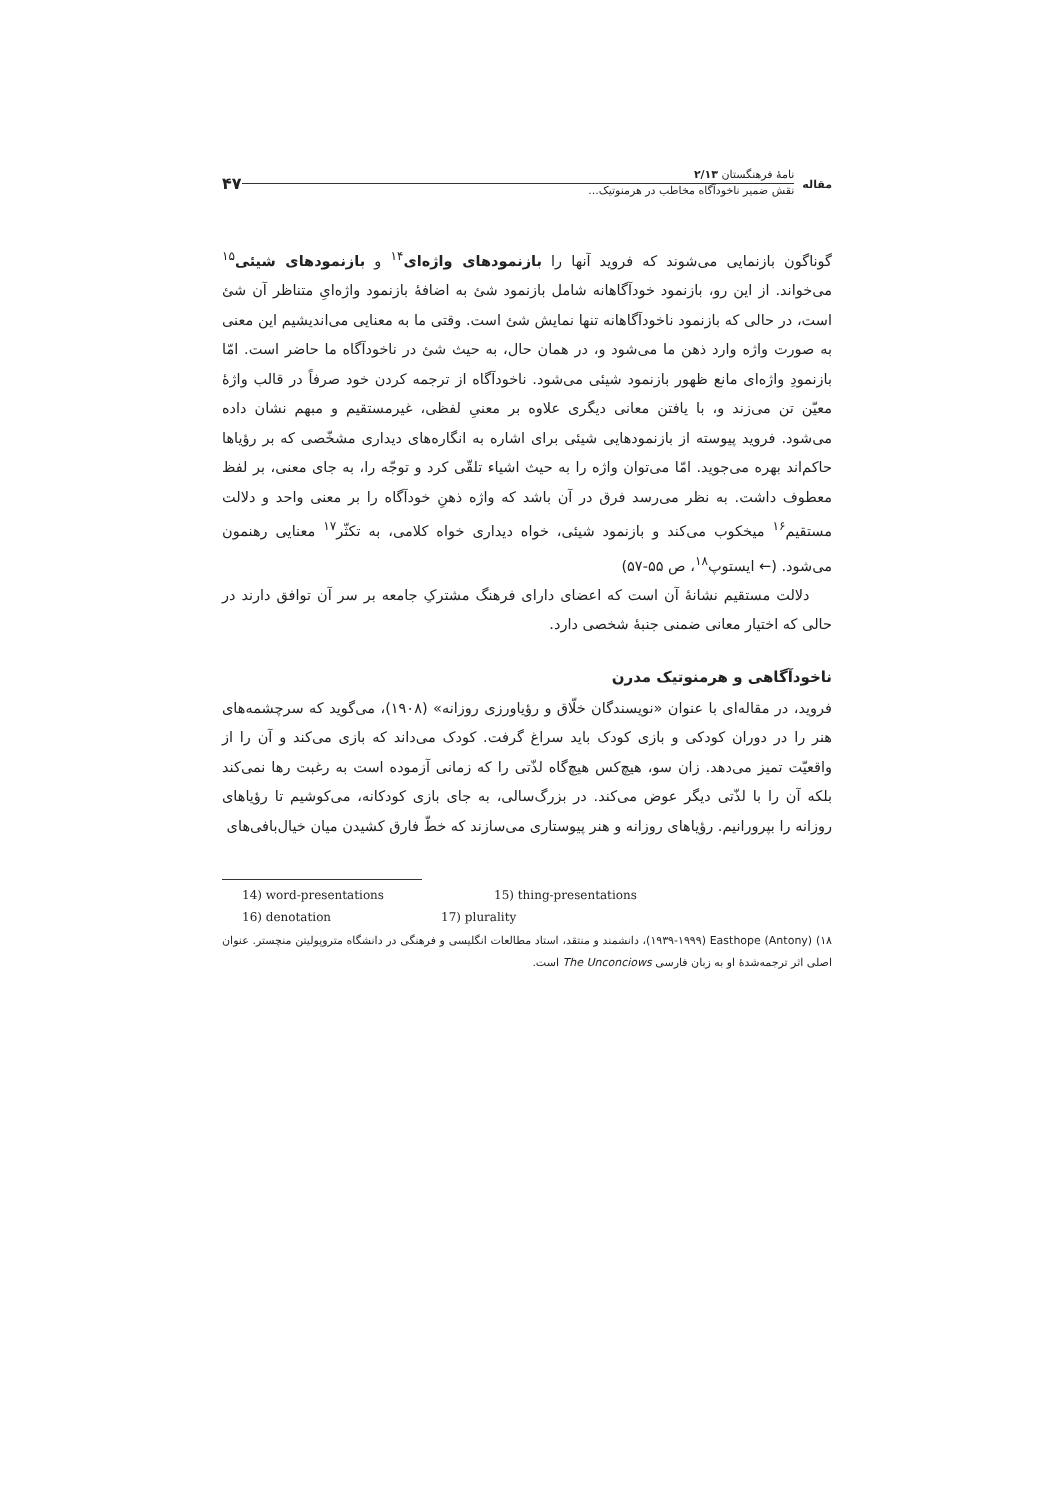مقاله
نامهٔ فرهنگستان ۲/۱۳
نقش ضمیر ناخودآگاه مخاطب در هرمنوتیک...
۴۷
گوناگون بازنمایی می‌شوند که فروید آنها را بازنمودهای واژه‌ای<sup>۱۴</sup> و بازنمودهای شیئی<sup>۱۵</sup> می‌خواند. از این رو، بازنمود خودآگاهانه شامل بازنمود شئ به اضافهٔ بازنمود واژه‌ایِ متناظر آن شئ است، در حالی که بازنمود ناخودآگاهانه تنها نمایش شئ است. وقتی ما به معنایی می‌اندیشیم این معنی به صورت واژه وارد ذهن ما می‌شود و، در همان حال، به حیث شئ در ناخودآگاه ما حاضر است. امّا بازنمودِ واژه‌ای مانع ظهور بازنمود شیئی می‌شود. ناخودآگاه از ترجمه کردن خود صرفاً در قالب واژهٔ معیّن تن می‌زند و، با یافتن معانی دیگری علاوه بر معنیِ لفظی، غیرمستقیم و مبهم نشان داده می‌شود. فروید پیوسته از بازنمودهایی شیئی برای اشاره به انگاره‌های دیداری مشخّصی که بر رؤیاها حاکم‌اند بهره می‌جوید. امّا می‌توان واژه را به حیث اشیاء تلقّی کرد و توجّه را، به جای معنی، بر لفظ معطوف داشت. به نظر می‌رسد فرق در آن باشد که واژه ذهنِ خودآگاه را بر معنی واحد و دلالت مستقیم<sup>۱۶</sup> میخکوب می‌کند و بازنمود شیئی، خواه دیداری خواه کلامی، به تکثّر<sup>۱۷</sup> معنایی رهنمون می‌شود. (← ایستوپ<sup>۱۸</sup>، ص ۵۵-۵۷)
دلالت مستقیم نشانهٔ آن است که اعضای دارای فرهنگ مشترکِ جامعه بر سر آن توافق دارند در حالی که اختیار معانی ضمنی جنبهٔ شخصی دارد.
ناخودآگاهی و هرمنوتیک مدرن
فروید، در مقاله‌ای با عنوان «نویسندگان خلّاق و رؤیاورزی روزانه» (۱۹۰۸)، می‌گوید که سرچشمه‌های هنر را در دوران کودکی و بازی کودک باید سراغ گرفت. کودک می‌داند که بازی می‌کند و آن را از واقعیّت تمیز می‌دهد. زان سو، هیچ‌کس هیچ‌گاه لذّتی را که زمانی آزموده است به رغبت رها نمی‌کند بلکه آن را با لذّتی دیگر عوض می‌کند. در بزرگ‌سالی، به جای بازی کودکانه، می‌کوشیم تا رؤیاهای روزانه را بپرورانیم. رؤیاهای روزانه و هنر پیوستاری می‌سازند که خطّ فارق کشیدن میان خیال‌بافی‌های
14) word-presentations 15) thing-presentations
16) denotation 17) plurality
۱۸) Easthope (Antony) (۱۹۳۹-۱۹۹۹)، دانشمند و منتقد، استاد مطالعات انگلیسی و فرهنگی در دانشگاه متروپولیتن منچستر. عنوان اصلی اثر ترجمه‌شدهٔ او به زبان فارسی The Unconciows است.